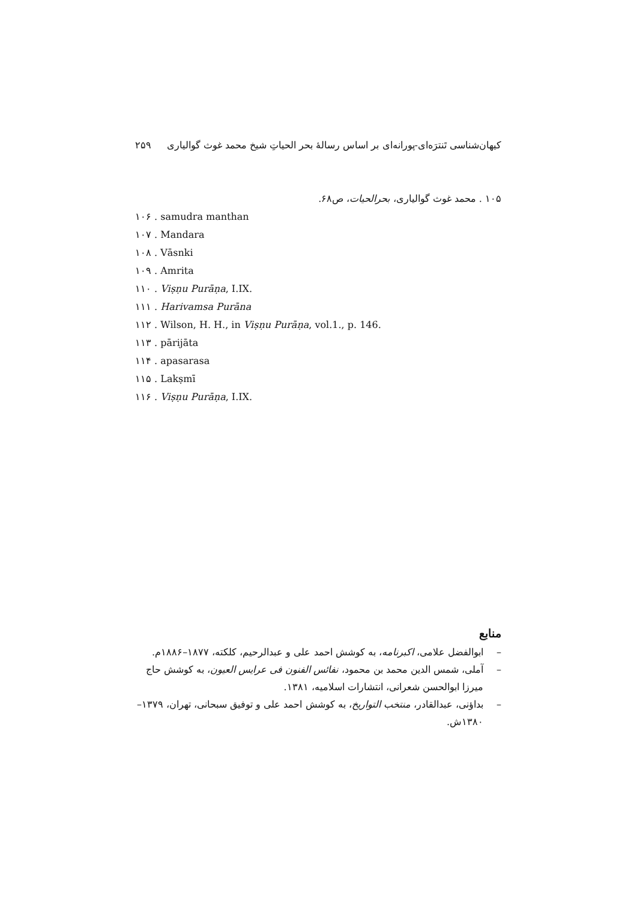۲۵۹ کیهان‌شناسی تَنترَه‌ای-پورانه‌ای بر اساس رسالهٔ بحر الحیاتِ شیخ محمد غوث گوالیاری
۱۰۵ . محمد غوث گوالیاری، بحرالحیات، ص۶۸.
۱۰۶ . samudra manthan
۱۰۷ . Mandara
۱۰۸ . Vāsnki
۱۰۹ . Amrita
۱۱۰ . Viṣṇu Purāṇa, I.IX.
۱۱۱ . Harivamsa Purāna
۱۱۲ . Wilson, H. H., in Viṣṇu Purāṇa, vol.1., p. 146.
۱۱۳ . pārijāta
۱۱۴ . apasarasa
۱۱۵ . Lakṣmī
۱۱۶ . Viṣṇu Purāṇa, I.IX.
منابع
– ابوالفضل علامی، اکبرنامه، به کوشش احمد علی و عبدالرحیم، کلکته، ۱۸۷۷–۱۸۸۶م.
– آملی، شمس الدین محمد بن محمود، نفائس الفنون فی عرایس العیون، به کوشش حاج میرزا ابوالحسن شعرانی، انتشارات اسلامیه، ۱۳۸۱.
– بداؤنی، عبدالقادر، منتخب التواریخ، به کوشش احمد علی و توفیق سبحانی، تهران، ۱۳۷۹–۱۳۸۰ش.